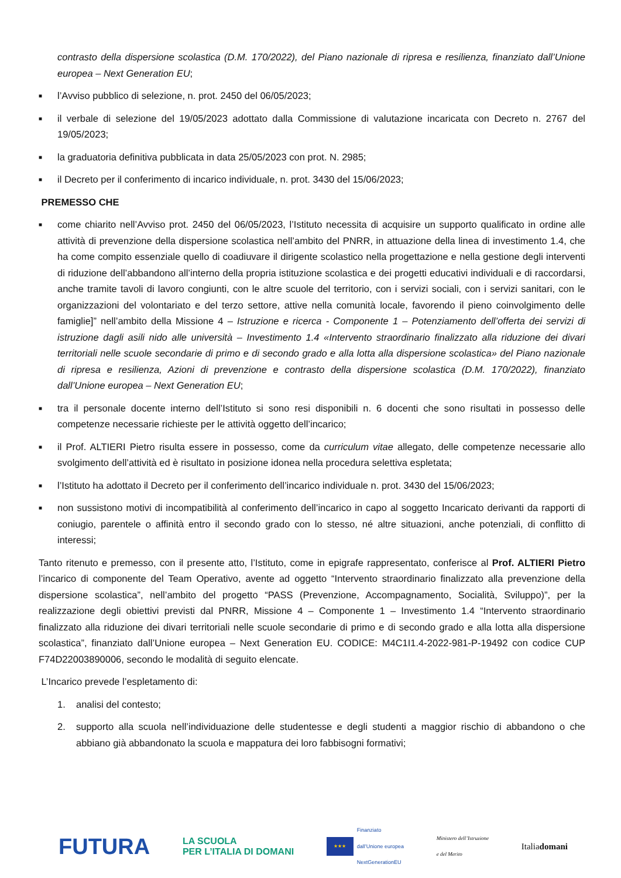contrasto della dispersione scolastica (D.M. 170/2022), del Piano nazionale di ripresa e resilienza, finanziato dall’Unione europea – Next Generation EU;
■ l’Avviso pubblico di selezione, n. prot. 2450 del 06/05/2023;
■ il verbale di selezione del 19/05/2023 adottato dalla Commissione di valutazione incaricata con Decreto n. 2767 del 19/05/2023;
■ la graduatoria definitiva pubblicata in data 25/05/2023 con prot. N. 2985;
■ il Decreto per il conferimento di incarico individuale, n. prot. 3430 del 15/06/2023;
PREMESSO CHE
■ come chiarito nell’Avviso prot. 2450 del 06/05/2023, l’Istituto necessita di acquisire un supporto qualificato in ordine alle attività di prevenzione della dispersione scolastica nell’ambito del PNRR, in attuazione della linea di investimento 1.4, che ha come compito essenziale quello di coadiuvare il dirigente scolastico nella progettazione e nella gestione degli interventi di riduzione dell’abbandono all’interno della propria istituzione scolastica e dei progetti educativi individuali e di raccordarsi, anche tramite tavoli di lavoro congiunti, con le altre scuole del territorio, con i servizi sociali, con i servizi sanitari, con le organizzazioni del volontariato e del terzo settore, attive nella comunità locale, favorendo il pieno coinvolgimento delle famiglie]” nell’ambito della Missione 4 – Istruzione e ricerca - Componente 1 – Potenziamento dell’offerta dei servizi di istruzione dagli asili nido alle università – Investimento 1.4 «Intervento straordinario finalizzato alla riduzione dei divari territoriali nelle scuole secondarie di primo e di secondo grado e alla lotta alla dispersione scolastica» del Piano nazionale di ripresa e resilienza, Azioni di prevenzione e contrasto della dispersione scolastica (D.M. 170/2022), finanziato dall’Unione europea – Next Generation EU;
■ tra il personale docente interno dell’Istituto si sono resi disponibili n. 6 docenti che sono risultati in possesso delle competenze necessarie richieste per le attività oggetto dell’incarico;
■ il Prof. ALTIERI Pietro risulta essere in possesso, come da curriculum vitae allegato, delle competenze necessarie allo svolgimento dell’attività ed è risultato in posizione idonea nella procedura selettiva espletata;
■ l’Istituto ha adottato il Decreto per il conferimento dell’incarico individuale n. prot. 3430 del 15/06/2023;
■ non sussistono motivi di incompatibilità al conferimento dell’incarico in capo al soggetto Incaricato derivanti da rapporti di coniugio, parentele o affinità entro il secondo grado con lo stesso, né altre situazioni, anche potenziali, di conflitto di interessi;
Tanto ritenuto e premesso, con il presente atto, l’Istituto, come in epigrafe rappresentato, conferisce al Prof. ALTIERI Pietro l’incarico di componente del Team Operativo, avente ad oggetto “Intervento straordinario finalizzato alla prevenzione della dispersione scolastica”, nell’ambito del progetto “PASS (Prevenzione, Accompagnamento, Socialità, Sviluppo)”, per la realizzazione degli obiettivi previsti dal PNRR, Missione 4 – Componente 1 – Investimento 1.4 “Intervento straordinario finalizzato alla riduzione dei divari territoriali nelle scuole secondarie di primo e di secondo grado e alla lotta alla dispersione scolastica”, finanziato dall’Unione europea – Next Generation EU. CODICE: M4C1I1.4-2022-981-P-19492 con codice CUP F74D22003890006, secondo le modalità di seguito elencate.
L’Incarico prevede l’espletamento di:
1. analisi del contesto;
2. supporto alla scuola nell’individuazione delle studentesse e degli studenti a maggior rischio di abbandono o che abbiano già abbandonato la scuola e mappatura dei loro fabbisogni formativi;
FUTURA LA SCUOLA
PER L’ITALIA DI DOMANI ★★★ Finanziato
dall’Unione europea
NextGenerationEU Ministero dell’Istruzione
e del Merito Italiadomani